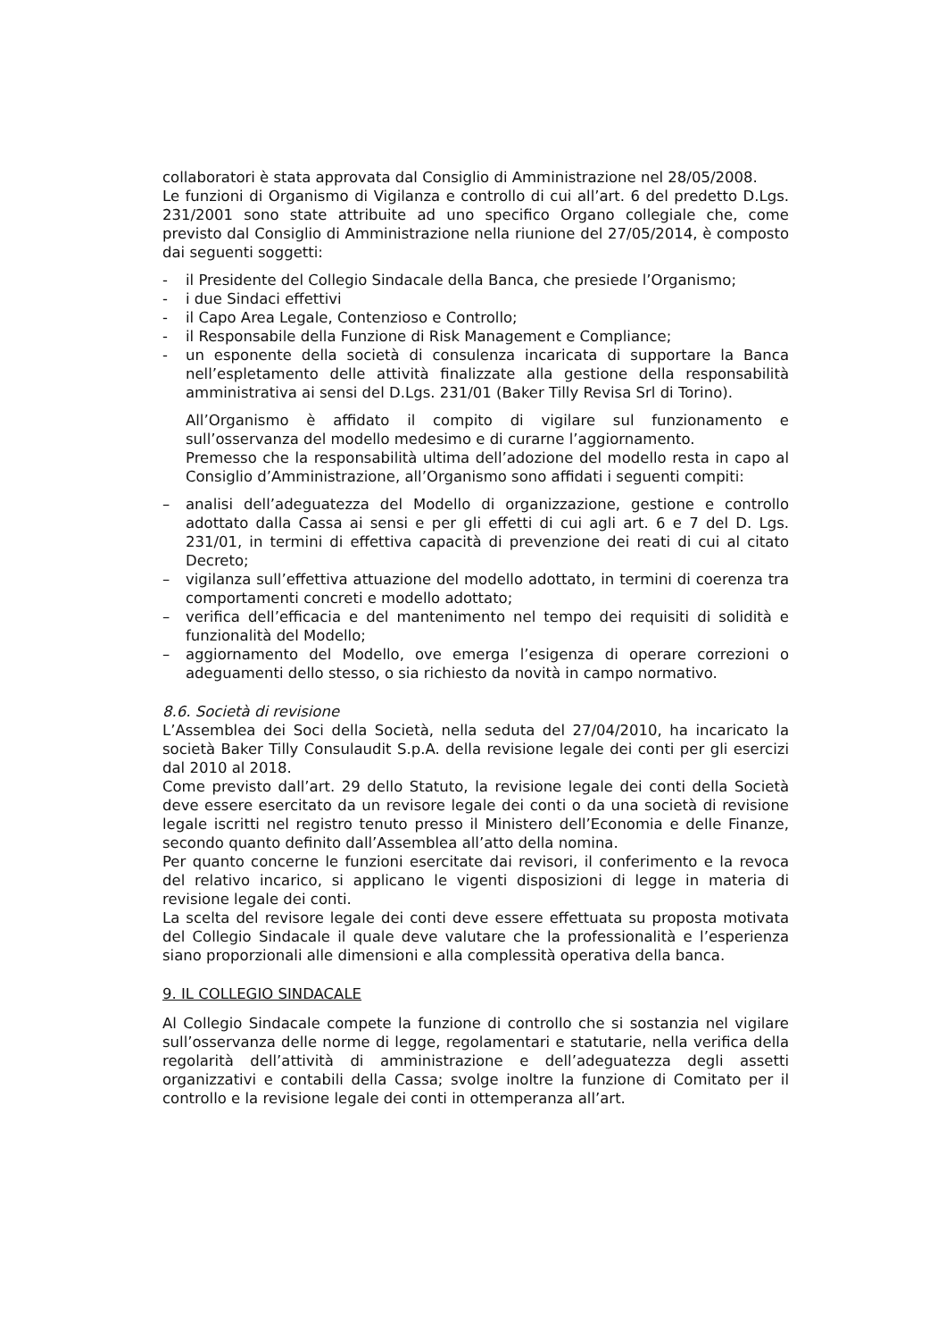collaboratori è stata approvata dal Consiglio di Amministrazione nel 28/05/2008.
Le funzioni di Organismo di Vigilanza e controllo di cui all’art. 6 del predetto D.Lgs. 231/2001 sono state attribuite ad uno specifico Organo collegiale che, come previsto dal Consiglio di Amministrazione nella riunione del 27/05/2014, è composto dai seguenti soggetti:
- il Presidente del Collegio Sindacale della Banca, che presiede l’Organismo;
- i due Sindaci effettivi
- il Capo Area Legale, Contenzioso e Controllo;
- il Responsabile della Funzione di Risk Management e Compliance;
- un esponente della società di consulenza incaricata di supportare la Banca nell’espletamento delle attività finalizzate alla gestione della responsabilità amministrativa ai sensi del D.Lgs. 231/01 (Baker Tilly Revisa Srl di Torino).
All’Organismo è affidato il compito di vigilare sul funzionamento e sull’osservanza del modello medesimo e di curarne l’aggiornamento.
Premesso che la responsabilità ultima dell’adozione del modello resta in capo al Consiglio d’Amministrazione, all’Organismo sono affidati i seguenti compiti:
– analisi dell’adeguatezza del Modello di organizzazione, gestione e controllo adottato dalla Cassa ai sensi e per gli effetti di cui agli art. 6 e 7 del D. Lgs. 231/01, in termini di effettiva capacità di prevenzione dei reati di cui al citato Decreto;
– vigilanza sull’effettiva attuazione del modello adottato, in termini di coerenza tra comportamenti concreti e modello adottato;
– verifica dell’efficacia e del mantenimento nel tempo dei requisiti di solidità e funzionalità del Modello;
– aggiornamento del Modello, ove emerga l’esigenza di operare correzioni o adeguamenti dello stesso, o sia richiesto da novità in campo normativo.
8.6. Società di revisione
L’Assemblea dei Soci della Società, nella seduta del 27/04/2010, ha incaricato la società Baker Tilly Consulaudit S.p.A. della revisione legale dei conti per gli esercizi dal 2010 al 2018.
Come previsto dall’art. 29 dello Statuto, la revisione legale dei conti della Società deve essere esercitato da un revisore legale dei conti o da una società di revisione legale iscritti nel registro tenuto presso il Ministero dell’Economia e delle Finanze, secondo quanto definito dall’Assemblea all’atto della nomina.
Per quanto concerne le funzioni esercitate dai revisori, il conferimento e la revoca del relativo incarico, si applicano le vigenti disposizioni di legge in materia di revisione legale dei conti.
La scelta del revisore legale dei conti deve essere effettuata su proposta motivata del Collegio Sindacale il quale deve valutare che la professionalità e l’esperienza siano proporzionali alle dimensioni e alla complessità operativa della banca.
9. IL COLLEGIO SINDACALE
Al Collegio Sindacale compete la funzione di controllo che si sostanzia nel vigilare sull’osservanza delle norme di legge, regolamentari e statutarie, nella verifica della regolarità dell’attività di amministrazione e dell’adeguatezza degli assetti organizzativi e contabili della Cassa; svolge inoltre la funzione di Comitato per il controllo e la revisione legale dei conti in ottemperanza all’art.